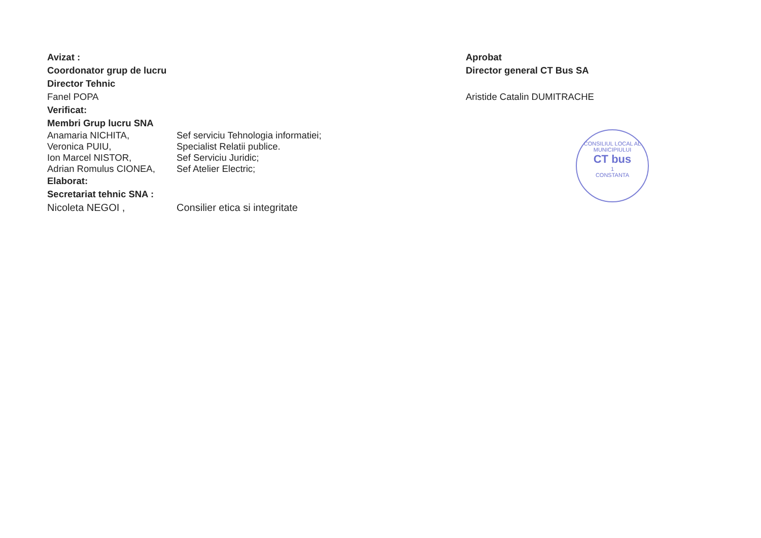Avizat :
Coordonator grup de lucru
Director Tehnic
Fanel POPA
Verificat:
Membri Grup lucru SNA
Anamaria NICHITA, Sef serviciu Tehnologia informatiei;
Veronica PUIU, Specialist Relatii publice.
Ion Marcel NISTOR, Sef Serviciu Juridic;
Adrian Romulus CIONEA, Sef Atelier Electric;
Elaborat:
Secretariat tehnic SNA :
Nicoleta NEGOI , Consilier etica si integritate
Aprobat
Director general CT Bus SA
Aristide Catalin DUMITRACHE
CONSILIUL LOCAL AL MUNICIPIULUI
CT bus
1
CONSTANTA